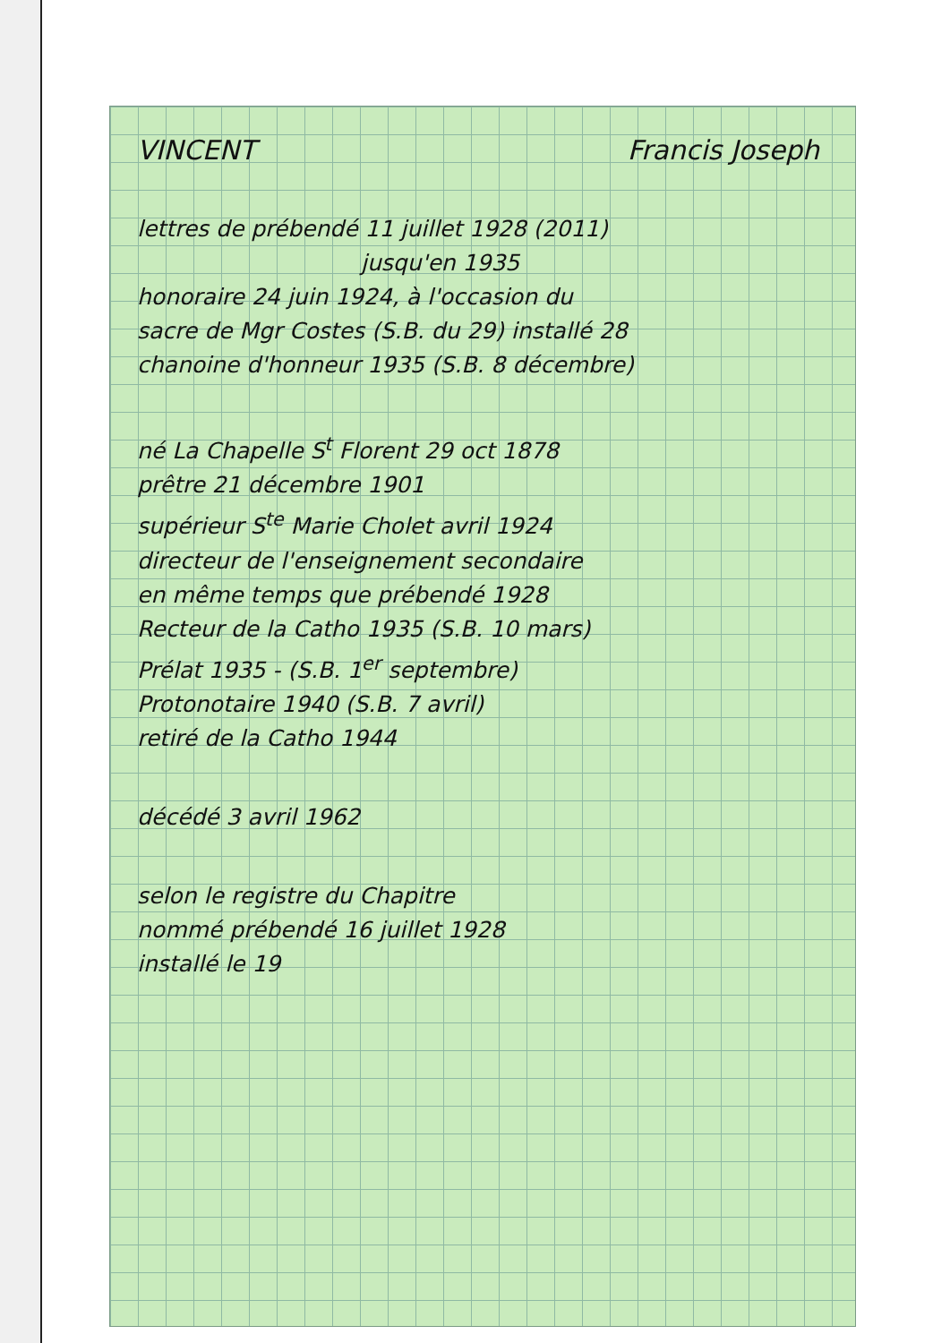VINCENT Francis Joseph
lettres de prébendé 11 juillet 1928 (2011)
jusqu'en 1935
honoraire 24 juin 1924, à l'occasion du
sacre de Mgr Costes (S.B. du 29) installé 28
chanoine d'honneur 1935 (S.B. 8 décembre)
né La Chapelle S<sup>t</sup> Florent 29 oct 1878
prêtre 21 décembre 1901
supérieur S<sup>te</sup> Marie Cholet avril 1924
directeur de l'enseignement secondaire
en même temps que prébendé 1928
Recteur de la Catho 1935 (S.B. 10 mars)
Prélat 1935 - (S.B. 1<sup>er</sup> septembre)
Protonotaire 1940 (S.B. 7 avril)
retiré de la Catho 1944
décédé 3 avril 1962
selon le registre du Chapitre
nommé prébendé 16 juillet 1928
installé le 19